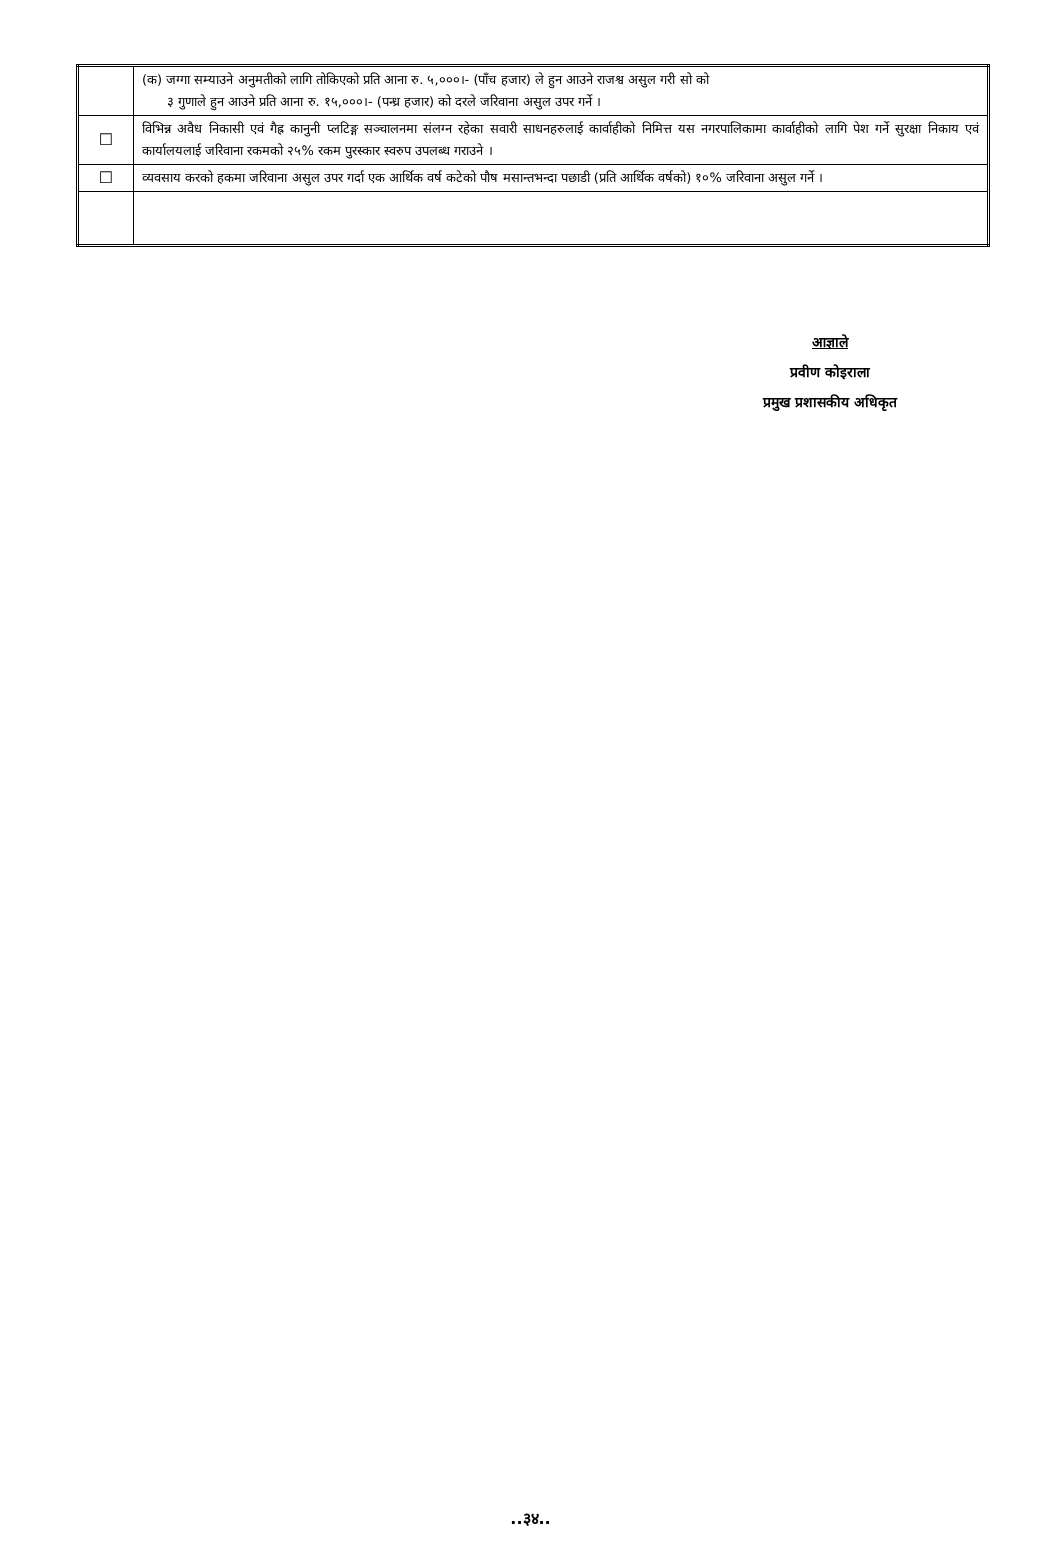| | (क) जग्गा सम्याउने अनुमतीको लागि तोकिएको प्रति आना रु. ५,०००।- (पाँच हजार) ले हुन आउने राजश्व असुल गरी सो को ३ गुणाले हुन आउने प्रति आना रु. १५,०००।- (पन्ध्र हजार) को दरले जरिवाना असुल उपर गर्ने । |
| ☐ | विभिन्न अवैध निकासी एवं गैह्र कानुनी प्लटिङ्ग सञ्चालनमा संलग्न रहेका सवारी साधनहरुलाई कार्वाहीको निमित्त यस नगरपालिकामा कार्वाहीको लागि पेश गर्ने सुरक्षा निकाय एवं कार्यालयलाई जरिवाना रकमको २५% रकम पुरस्कार स्वरुप उपलब्ध गराउने । |
| ☐ | व्यवसाय करको हकमा जरिवाना असुल उपर गर्दा एक आर्थिक वर्ष कटेको पौष मसान्तभन्दा पछाडी (प्रति आर्थिक वर्षको) १०% जरिवाना असुल गर्ने । |
आज्ञाले
प्रवीण कोइराला
प्रमुख प्रशासकीय अधिकृत
..३४..